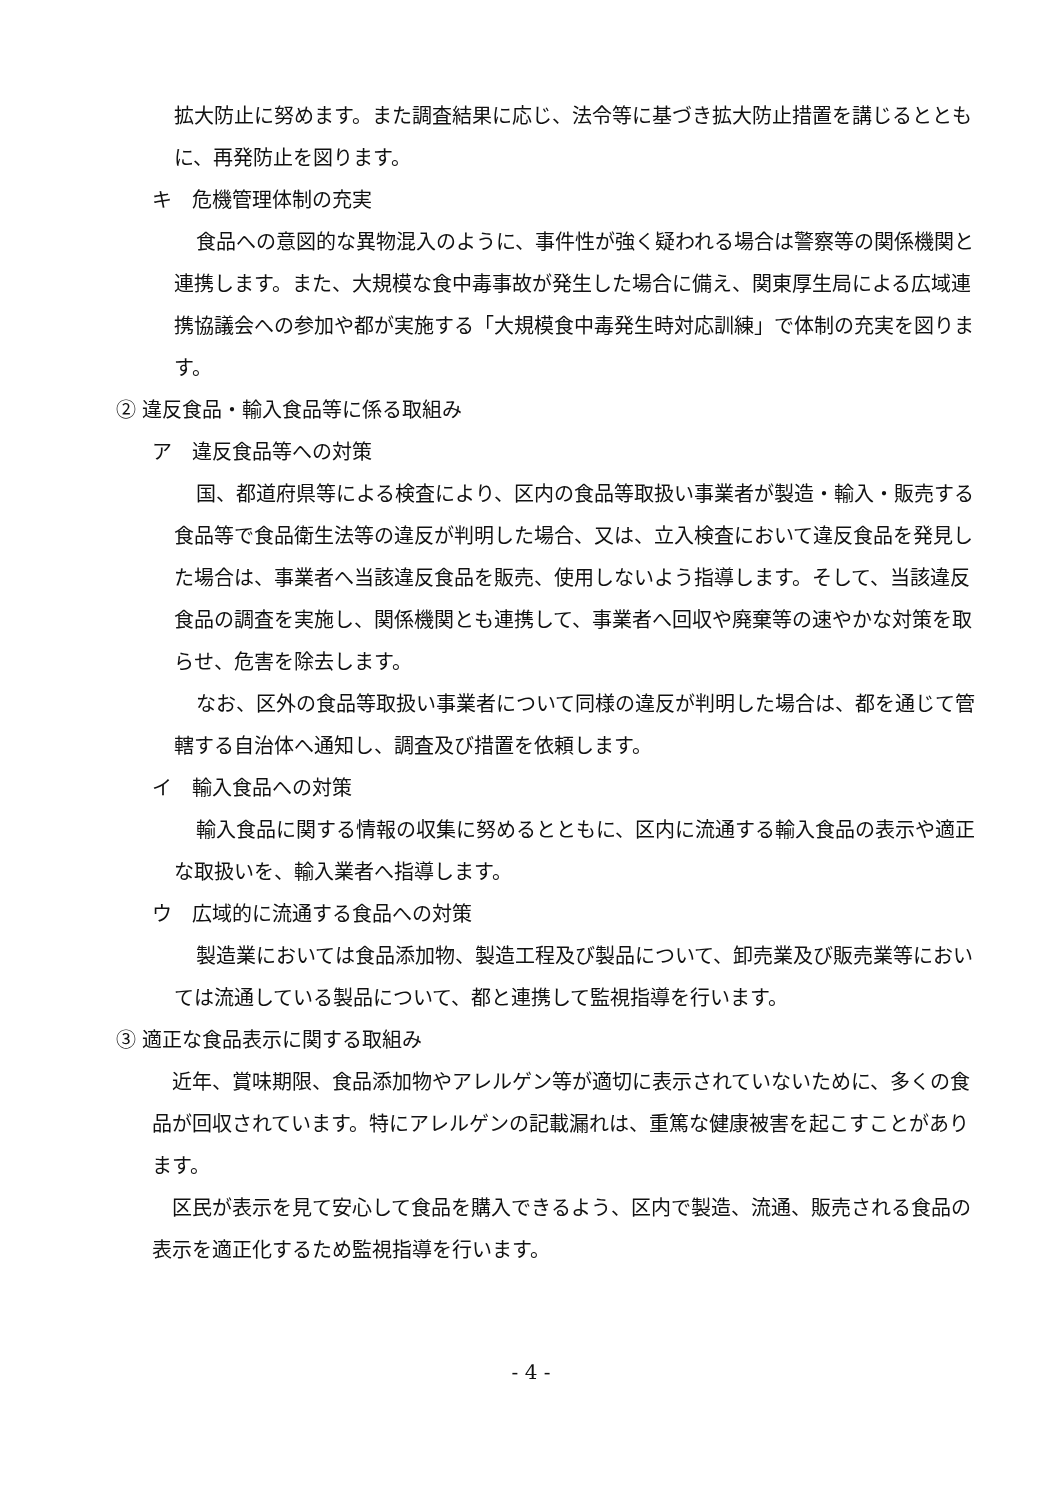拡大防止に努めます。また調査結果に応じ、法令等に基づき拡大防止措置を講じるとともに、再発防止を図ります。
キ　危機管理体制の充実
食品への意図的な異物混入のように、事件性が強く疑われる場合は警察等の関係機関と連携します。また、大規模な食中毒事故が発生した場合に備え、関東厚生局による広域連携協議会への参加や都が実施する「大規模食中毒発生時対応訓練」で体制の充実を図ります。
② 違反食品・輸入食品等に係る取組み
ア　違反食品等への対策
国、都道府県等による検査により、区内の食品等取扱い事業者が製造・輸入・販売する食品等で食品衛生法等の違反が判明した場合、又は、立入検査において違反食品を発見した場合は、事業者へ当該違反食品を販売、使用しないよう指導します。そして、当該違反食品の調査を実施し、関係機関とも連携して、事業者へ回収や廃棄等の速やかな対策を取らせ、危害を除去します。
なお、区外の食品等取扱い事業者について同様の違反が判明した場合は、都を通じて管轄する自治体へ通知し、調査及び措置を依頼します。
イ　輸入食品への対策
輸入食品に関する情報の収集に努めるとともに、区内に流通する輸入食品の表示や適正な取扱いを、輸入業者へ指導します。
ウ　広域的に流通する食品への対策
製造業においては食品添加物、製造工程及び製品について、卸売業及び販売業等においては流通している製品について、都と連携して監視指導を行います。
③ 適正な食品表示に関する取組み
近年、賞味期限、食品添加物やアレルゲン等が適切に表示されていないために、多くの食品が回収されています。特にアレルゲンの記載漏れは、重篤な健康被害を起こすことがあります。
区民が表示を見て安心して食品を購入できるよう、区内で製造、流通、販売される食品の表示を適正化するため監視指導を行います。
- 4 -